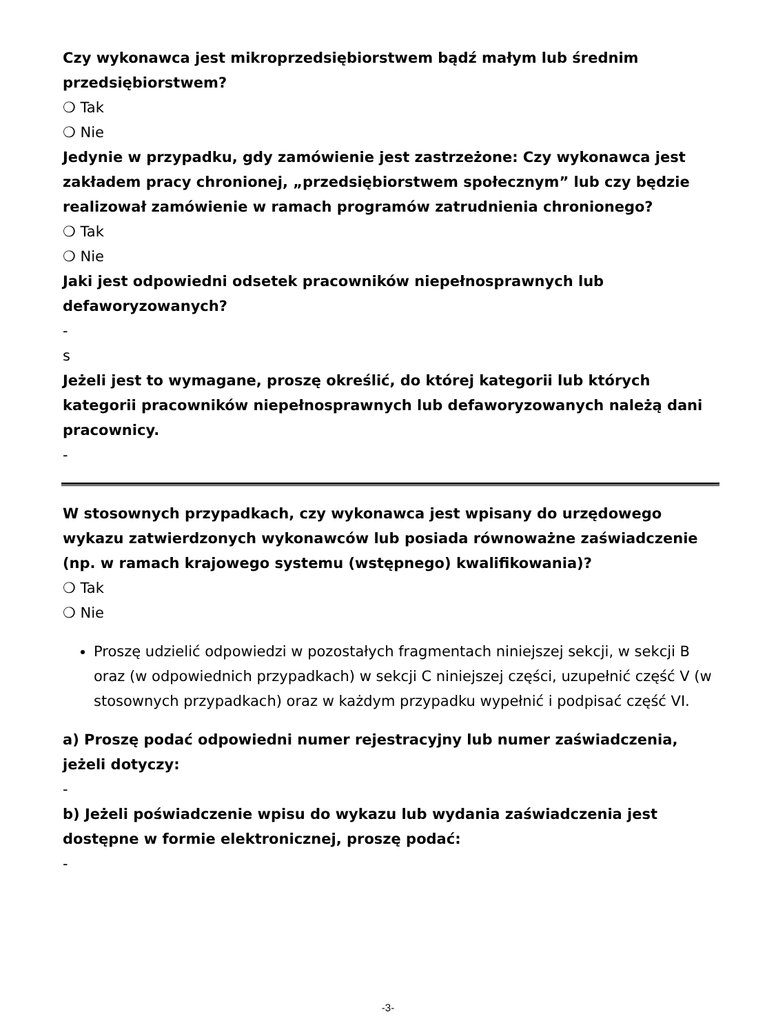Czy wykonawca jest mikroprzedsiębiorstwem bądź małym lub średnim przedsiębiorstwem?
❍ Tak
❍ Nie
Jedynie w przypadku, gdy zamówienie jest zastrzeżone: Czy wykonawca jest zakładem pracy chronionej, „przedsiębiorstwem społecznym” lub czy będzie realizował zamówienie w ramach programów zatrudnienia chronionego?
❍ Tak
❍ Nie
Jaki jest odpowiedni odsetek pracowników niepełnosprawnych lub defaworyzowanych?
-
s
Jeżeli jest to wymagane, proszę określić, do której kategorii lub których kategorii pracowników niepełnosprawnych lub defaworyzowanych należą dani pracownicy.
-
W stosownych przypadkach, czy wykonawca jest wpisany do urzędowego wykazu zatwierdzonych wykonawców lub posiada równoważne zaświadczenie (np. w ramach krajowego systemu (wstępnego) kwalifikowania)?
❍ Tak
❍ Nie
Proszę udzielić odpowiedzi w pozostałych fragmentach niniejszej sekcji, w sekcji B oraz (w odpowiednich przypadkach) w sekcji C niniejszej części, uzupełnić część V (w stosownych przypadkach) oraz w każdym przypadku wypełnić i podpisać część VI.
a) Proszę podać odpowiedni numer rejestracyjny lub numer zaświadczenia, jeżeli dotyczy:
-
b) Jeżeli poświadczenie wpisu do wykazu lub wydania zaświadczenia jest dostępne w formie elektronicznej, proszę podać:
-
-3-